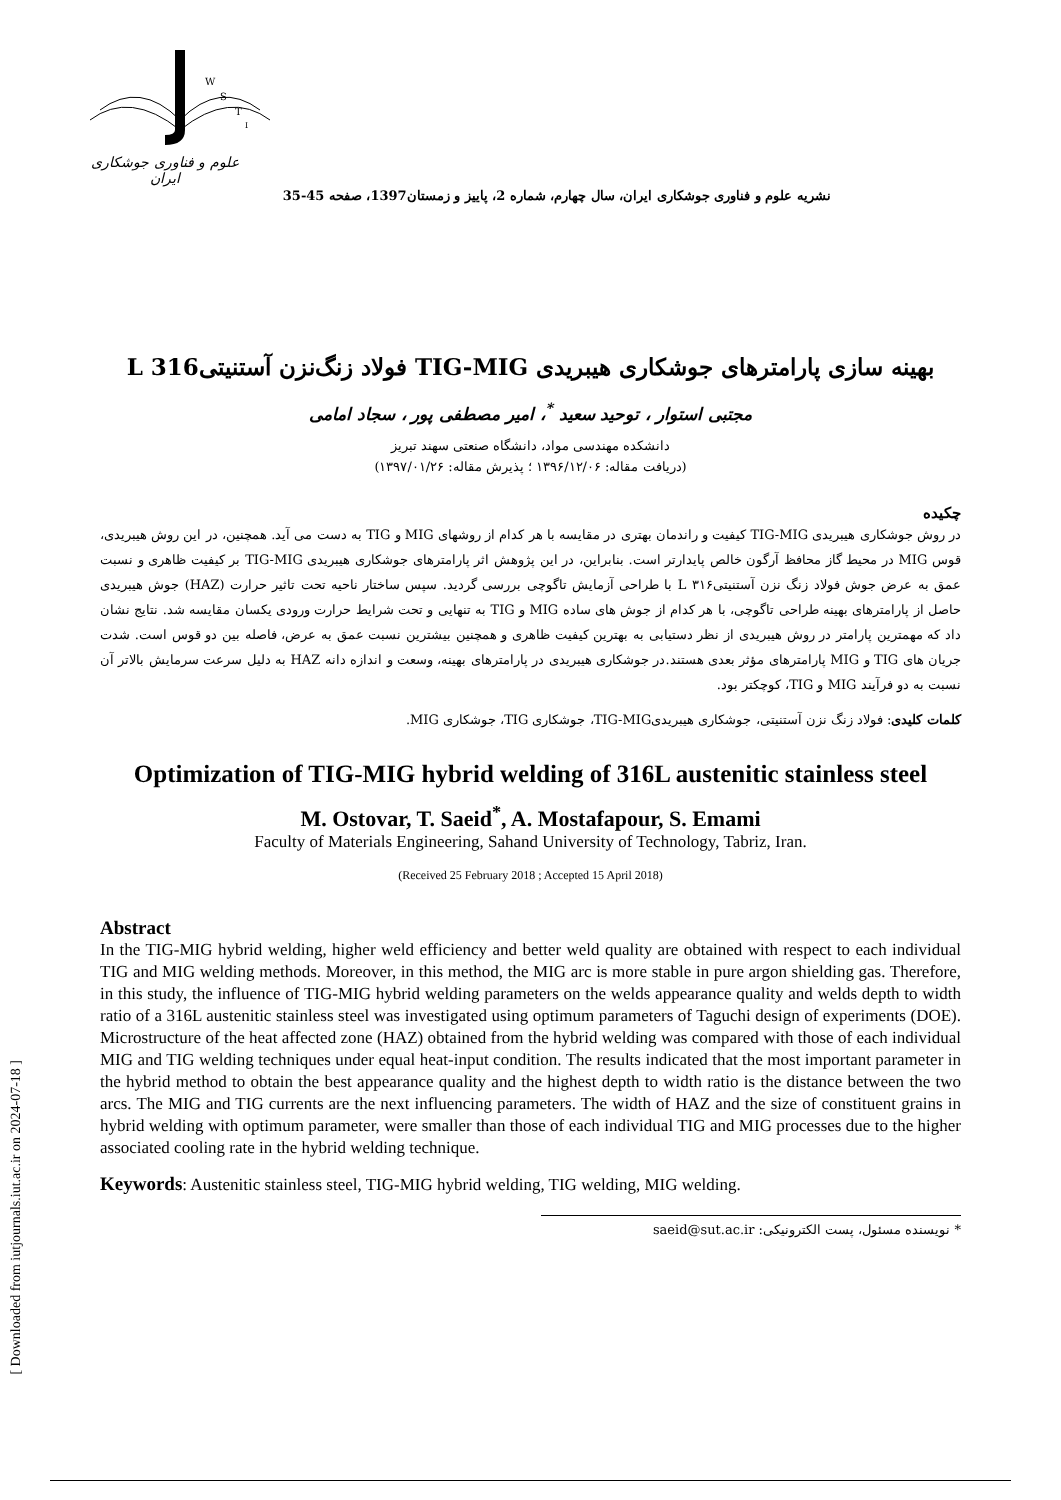[ Downloaded from iutjournals.iut.ac.ir on 2024-07-18 ]
W
S
T
I
علوم و فناوری جوشکاری ایران
نشریه علوم و فناوری جوشکاری ایران، سال چهارم، شماره 2، پاییز و زمستان1397، صفحه 45-35
بهینه سازی پارامترهای جوشکاری هیبریدی TIG-MIG فولاد زنگ‌نزن آستنیتی‌L 316
مجتبی استوار ، توحید سعید <sup>*</sup>، امیر مصطفی پور ، سجاد امامی
دانشکده مهندسی مواد، دانشگاه صنعتی سهند تبریز
(دریافت مقاله: ۱۳۹۶/۱۲/۰۶ ؛ پذیرش مقاله: ۱۳۹۷/۰۱/۲۶)
چکیده
در روش جوشکاری هیبریدی TIG-MIG کیفیت و راندمان بهتری در مقایسه با هر کدام از روشهای MIG و TIG به دست می آید. همچنین، در این روش هیبریدی، قوس MIG در محیط گاز محافظ آرگون خالص پایدارتر است. بنابراین، در این پژوهش اثر پارامترهای جوشکاری هیبریدی TIG-MIG بر کیفیت ظاهری و نسبت عمق به عرض جوش فولاد زنگ نزن آستنیتیL ۳۱۶ با طراحی آزمایش تاگوچی بررسی گردید. سپس ساختار ناحیه تحت تاثیر حرارت (HAZ) جوش هیبریدی حاصل از پارامترهای بهینه طراحی تاگوچی، با هر کدام از جوش های ساده MIG و TIG به تنهایی و تحت شرایط حرارت ورودی یکسان مقایسه شد. نتایج نشان داد که مهمترین پارامتر در روش هیبریدی از نظر دستیابی به بهترین کیفیت ظاهری و همچنین بیشترین نسبت عمق به عرض، فاصله بین دو قوس است. شدت جریان های TIG و MIG پارامترهای مؤثر بعدی هستند.در جوشکاری هیبریدی در پارامترهای بهینه، وسعت و اندازه دانه HAZ به دلیل سرعت سرمایش بالاتر آن نسبت به دو فرآیند MIG و TIG، کوچکتر بود.
کلمات کلیدی: فولاد زنگ نزن آستنیتی، جوشکاری هیبریدیTIG-MIG، جوشکاری TIG، جوشکاری MIG.
Optimization of TIG-MIG hybrid welding of 316L austenitic stainless steel
M. Ostovar, T. Saeid<sup>*</sup>, A. Mostafapour, S. Emami
Faculty of Materials Engineering, Sahand University of Technology, Tabriz, Iran.
(Received 25 February 2018 ; Accepted 15 April 2018)
Abstract
In the TIG-MIG hybrid welding, higher weld efficiency and better weld quality are obtained with respect to each individual TIG and MIG welding methods. Moreover, in this method, the MIG arc is more stable in pure argon shielding gas. Therefore, in this study, the influence of TIG-MIG hybrid welding parameters on the welds appearance quality and welds depth to width ratio of a 316L austenitic stainless steel was investigated using optimum parameters of Taguchi design of experiments (DOE). Microstructure of the heat affected zone (HAZ) obtained from the hybrid welding was compared with those of each individual MIG and TIG welding techniques under equal heat-input condition. The results indicated that the most important parameter in the hybrid method to obtain the best appearance quality and the highest depth to width ratio is the distance between the two arcs. The MIG and TIG currents are the next influencing parameters. The width of HAZ and the size of constituent grains in hybrid welding with optimum parameter, were smaller than those of each individual TIG and MIG processes due to the higher associated cooling rate in the hybrid welding technique.
Keywords: Austenitic stainless steel, TIG-MIG hybrid welding, TIG welding, MIG welding.
* نویسنده مسئول، پست الکترونیکی: saeid@sut.ac.ir